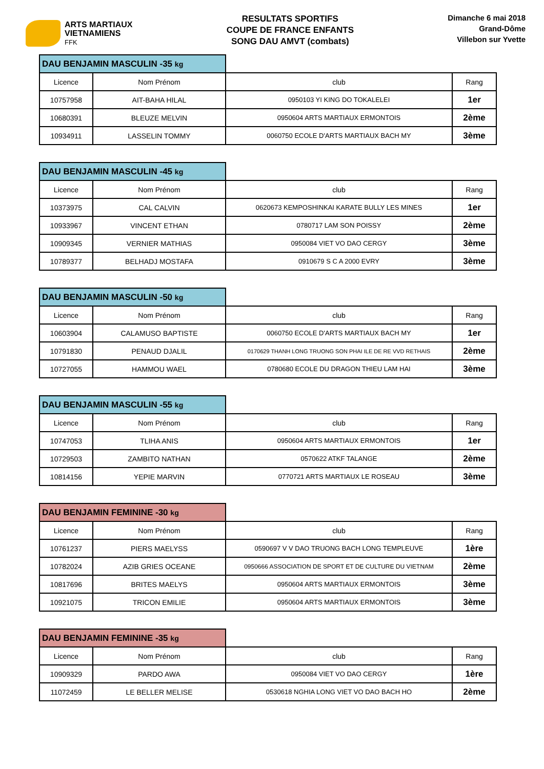ARTS MARTIAUX
VIETNAMIENS
FFK
RESULTATS SPORTIFS
COUPE DE FRANCE ENFANTS
SONG DAU AMVT (combats)
Dimanche 6 mai 2018
Grand-Dôme
Villebon sur Yvette
| DAU BENJAMIN MASCULIN -35 kg | | | |
| --- | --- | --- | --- |
| Licence | Nom Prénom | club | Rang |
| 10757958 | AIT-BAHA HILAL | 0950103 YI KING DO TOKALELEI | 1er |
| 10680391 | BLEUZE MELVIN | 0950604 ARTS MARTIAUX ERMONTOIS | 2ème |
| 10934911 | LASSELIN TOMMY | 0060750 ECOLE D'ARTS MARTIAUX BACH MY | 3ème |
| DAU BENJAMIN MASCULIN -45 kg | | | |
| --- | --- | --- | --- |
| Licence | Nom Prénom | club | Rang |
| 10373975 | CAL CALVIN | 0620673 KEMPOSHINKAI KARATE BULLY LES MINES | 1er |
| 10933967 | VINCENT ETHAN | 0780717 LAM SON POISSY | 2ème |
| 10909345 | VERNIER MATHIAS | 0950084 VIET VO DAO CERGY | 3ème |
| 10789377 | BELHADJ MOSTAFA | 0910679 S C A 2000 EVRY | 3ème |
| DAU BENJAMIN MASCULIN -50 kg | | | |
| --- | --- | --- | --- |
| Licence | Nom Prénom | club | Rang |
| 10603904 | CALAMUSO BAPTISTE | 0060750 ECOLE D'ARTS MARTIAUX BACH MY | 1er |
| 10791830 | PENAUD DJALIL | 0170629 THANH LONG TRUONG SON PHAI ILE DE RE VVD RETHAIS | 2ème |
| 10727055 | HAMMOU WAEL | 0780680 ECOLE DU DRAGON THIEU LAM HAI | 3ème |
| DAU BENJAMIN MASCULIN -55 kg | | | |
| --- | --- | --- | --- |
| Licence | Nom Prénom | club | Rang |
| 10747053 | TLIHA ANIS | 0950604 ARTS MARTIAUX ERMONTOIS | 1er |
| 10729503 | ZAMBITO NATHAN | 0570622 ATKF TALANGE | 2ème |
| 10814156 | YEPIE MARVIN | 0770721 ARTS MARTIAUX LE ROSEAU | 3ème |
| DAU BENJAMIN FEMININE -30 kg | | | |
| --- | --- | --- | --- |
| Licence | Nom Prénom | club | Rang |
| 10761237 | PIERS MAELYSS | 0590697 V V DAO TRUONG BACH LONG TEMPLEUVE | 1ère |
| 10782024 | AZIB GRIES OCEANE | 0950666 ASSOCIATION DE SPORT ET DE CULTURE DU VIETNAM | 2ème |
| 10817696 | BRITES MAELYS | 0950604 ARTS MARTIAUX ERMONTOIS | 3ème |
| 10921075 | TRICON EMILIE | 0950604 ARTS MARTIAUX ERMONTOIS | 3ème |
| DAU BENJAMIN FEMININE -35 kg | | | |
| --- | --- | --- | --- |
| Licence | Nom Prénom | club | Rang |
| 10909329 | PARDO AWA | 0950084 VIET VO DAO CERGY | 1ère |
| 11072459 | LE BELLER MELISE | 0530618 NGHIA LONG VIET VO DAO BACH HO | 2ème |